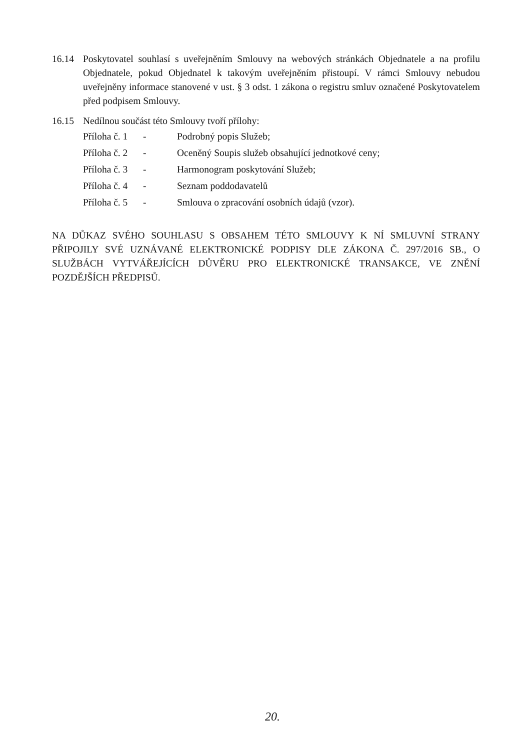16.14 Poskytovatel souhlasí s uveřejněním Smlouvy na webových stránkách Objednatele a na profilu Objednatele, pokud Objednatel k takovým uveřejněním přistoupí. V rámci Smlouvy nebudou uveřejněny informace stanovené v ust. § 3 odst. 1 zákona o registru smluv označené Poskytovatelem před podpisem Smlouvy.
16.15 Nedílnou součást této Smlouvy tvoří přílohy:
Příloha č. 1 - Podrobný popis Služeb;
Příloha č. 2 - Oceněný Soupis služeb obsahující jednotkové ceny;
Příloha č. 3 - Harmonogram poskytování Služeb;
Příloha č. 4 - Seznam poddodavatelů
Příloha č. 5 - Smlouva o zpracování osobních údajů (vzor).
NA DŮKAZ SVÉHO SOUHLASU S OBSAHEM TÉTO SMLOUVY K NÍ SMLUVNÍ STRANY PŘIPOJILY SVÉ UZNÁVANÉ ELEKTRONICKÉ PODPISY DLE ZÁKONA Č. 297/2016 SB., O SLUŽBÁCH VYTVÁŘEJÍCÍCH DŮVĚRU PRO ELEKTRONICKÉ TRANSAKCE, VE ZNĚNÍ POZDĚJŠÍCH PŘEDPISŮ.
20.